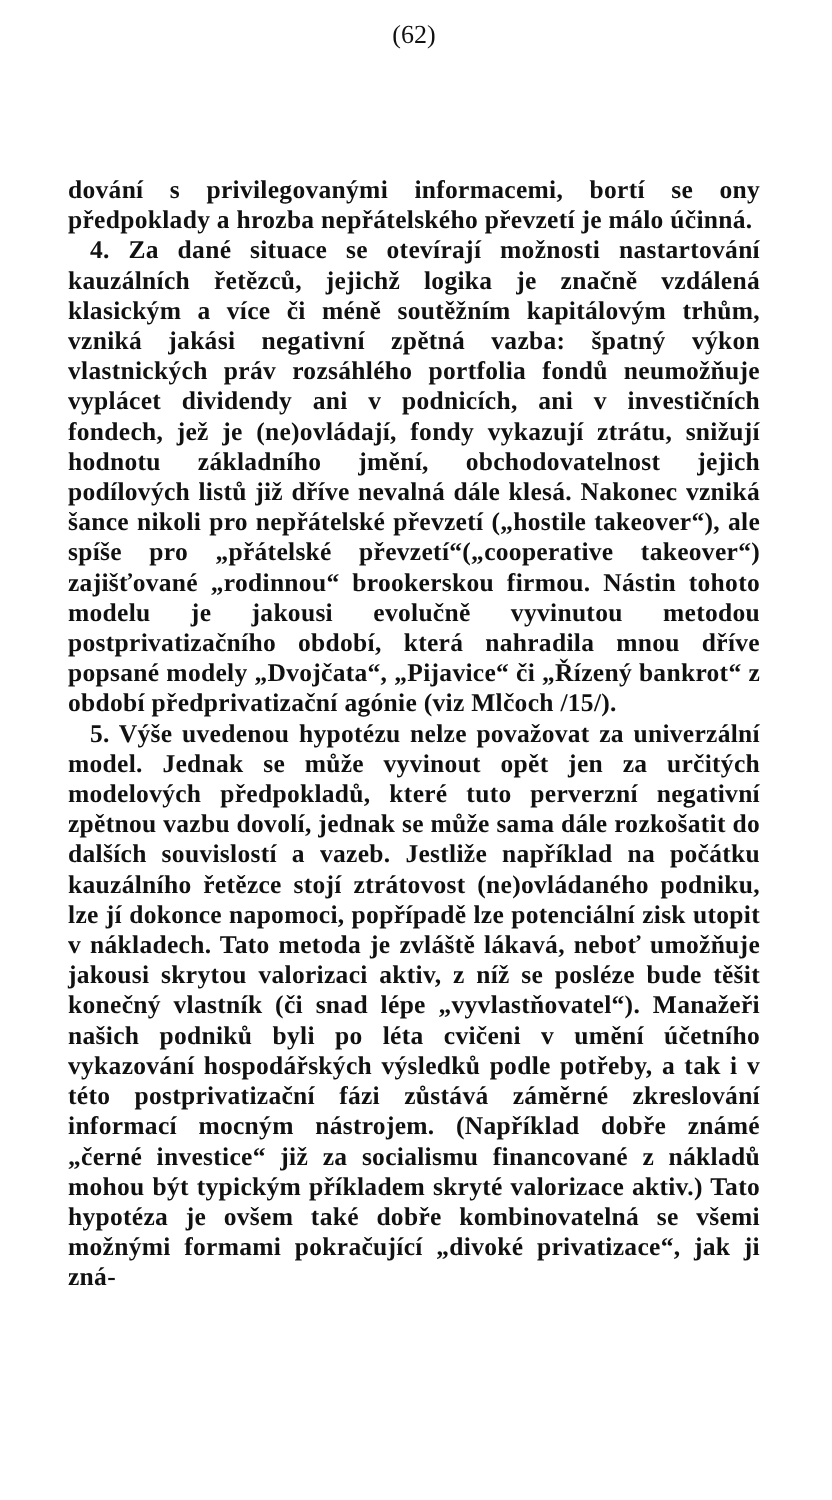(62)
dování s privilegovanými informacemi, bortí se ony předpoklady a hrozba nepřátelského převzetí je málo účinná.
4. Za dané situace se otevírají možnosti nastartování kauzálních řetězců, jejichž logika je značně vzdálená klasickým a více či méně soutěžním kapitálovým trhům, vzniká jakási negativní zpětná vazba: špatný výkon vlastnických práv rozsáhlého portfolia fondů neumožňuje vyplácet dividendy ani v podnicích, ani v investičních fondech, jež je (ne)ovládají, fondy vykazují ztrátu, snižují hodnotu základního jmění, obchodovatelnost jejich podílových listů již dříve nevalná dále klesá. Nakonec vzniká šance nikoli pro nepřátelské převzetí („hostile takeover“), ale spíše pro „přátelské převzetí“(„cooperative takeover“) zajišťované „rodinnou“ brookerskou firmou. Nástin tohoto modelu je jakousi evolučně vyvinutou metodou postprivatizačního období, která nahradila mnou dříve popsané modely „Dvojčata“, „Pijavice“ či „Řízený bankrot“ z období předprivatizační agónie (viz Mlčoch /15/).
5. Výše uvedenou hypotézu nelze považovat za univerzální model. Jednak se může vyvinout opět jen za určitých modelových předpokladů, které tuto perverzní negativní zpětnou vazbu dovolí, jednak se může sama dále rozkošatit do dalších souvislostí a vazeb. Jestliže například na počátku kauzálního řetězce stojí ztrátovost (ne)ovládaného podniku, lze jí dokonce napomoci, popřípadě lze potenciální zisk utopit v nákladech. Tato metoda je zvláště lákavá, neboť umožňuje jakousi skrytou valorizaci aktiv, z níž se posléze bude těšit konečný vlastník (či snad lépe „vyvlastňovatel“). Manažeři našich podniků byli po léta cvičeni v umění účetního vykazování hospodářských výsledků podle potřeby, a tak i v této postprivatizační fázi zůstává záměrné zkreslování informací mocným nástrojem. (Například dobře známé „černé investice“ již za socialismu financované z nákladů mohou být typickým příkladem skryté valorizace aktiv.) Tato hypotéza je ovšem také dobře kombinovatelná se všemi možnými formami pokračující „divoké privatizace“, jak ji zná-